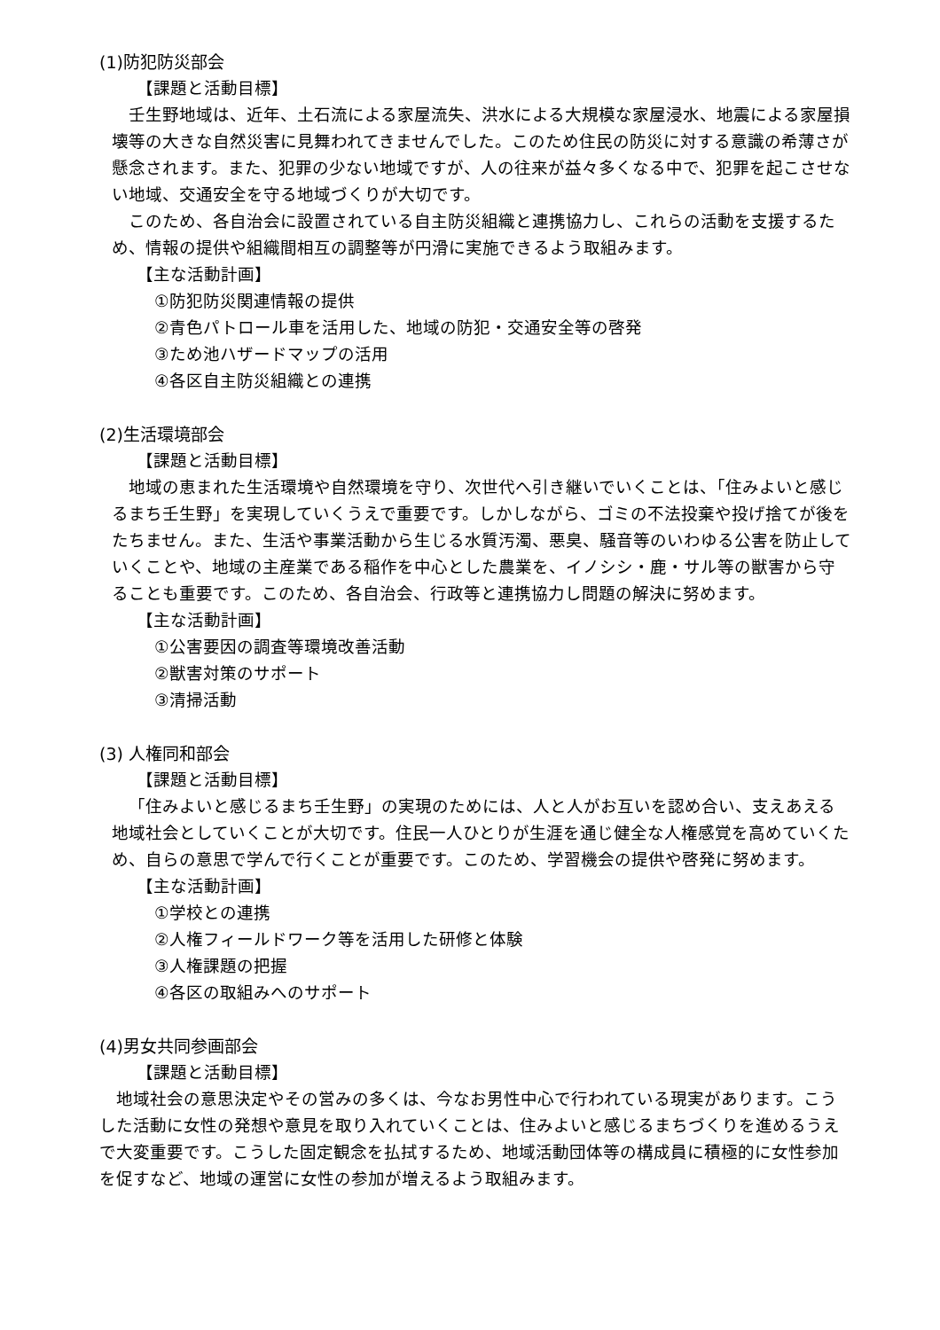(1)防犯防災部会
【課題と活動目標】
壬生野地域は、近年、土石流による家屋流失、洪水による大規模な家屋浸水、地震による家屋損壊等の大きな自然災害に見舞われてきませんでした。このため住民の防災に対する意識の希薄さが懸念されます。また、犯罪の少ない地域ですが、人の往来が益々多くなる中で、犯罪を起こさせない地域、交通安全を守る地域づくりが大切です。
このため、各自治会に設置されている自主防災組織と連携協力し、これらの活動を支援するため、情報の提供や組織間相互の調整等が円滑に実施できるよう取組みます。
【主な活動計画】
①防犯防災関連情報の提供
②青色パトロール車を活用した、地域の防犯・交通安全等の啓発
③ため池ハザードマップの活用
④各区自主防災組織との連携
(2)生活環境部会
【課題と活動目標】
地域の恵まれた生活環境や自然環境を守り、次世代へ引き継いでいくことは、「住みよいと感じるまち壬生野」を実現していくうえで重要です。しかしながら、ゴミの不法投棄や投げ捨てが後をたちません。また、生活や事業活動から生じる水質汚濁、悪臭、騒音等のいわゆる公害を防止していくことや、地域の主産業である稲作を中心とした農業を、イノシシ・鹿・サル等の獣害から守ることも重要です。このため、各自治会、行政等と連携協力し問題の解決に努めます。
【主な活動計画】
①公害要因の調査等環境改善活動
②獣害対策のサポート
③清掃活動
(3) 人権同和部会
【課題と活動目標】
「住みよいと感じるまち壬生野」の実現のためには、人と人がお互いを認め合い、支えあえる地域社会としていくことが大切です。住民一人ひとりが生涯を通じ健全な人権感覚を高めていくため、自らの意思で学んで行くことが重要です。このため、学習機会の提供や啓発に努めます。
【主な活動計画】
①学校との連携
②人権フィールドワーク等を活用した研修と体験
③人権課題の把握
④各区の取組みへのサポート
(4)男女共同参画部会
【課題と活動目標】
地域社会の意思決定やその営みの多くは、今なお男性中心で行われている現実があります。こうした活動に女性の発想や意見を取り入れていくことは、住みよいと感じるまちづくりを進めるうえで大変重要です。こうした固定観念を払拭するため、地域活動団体等の構成員に積極的に女性参加を促すなど、地域の運営に女性の参加が増えるよう取組みます。